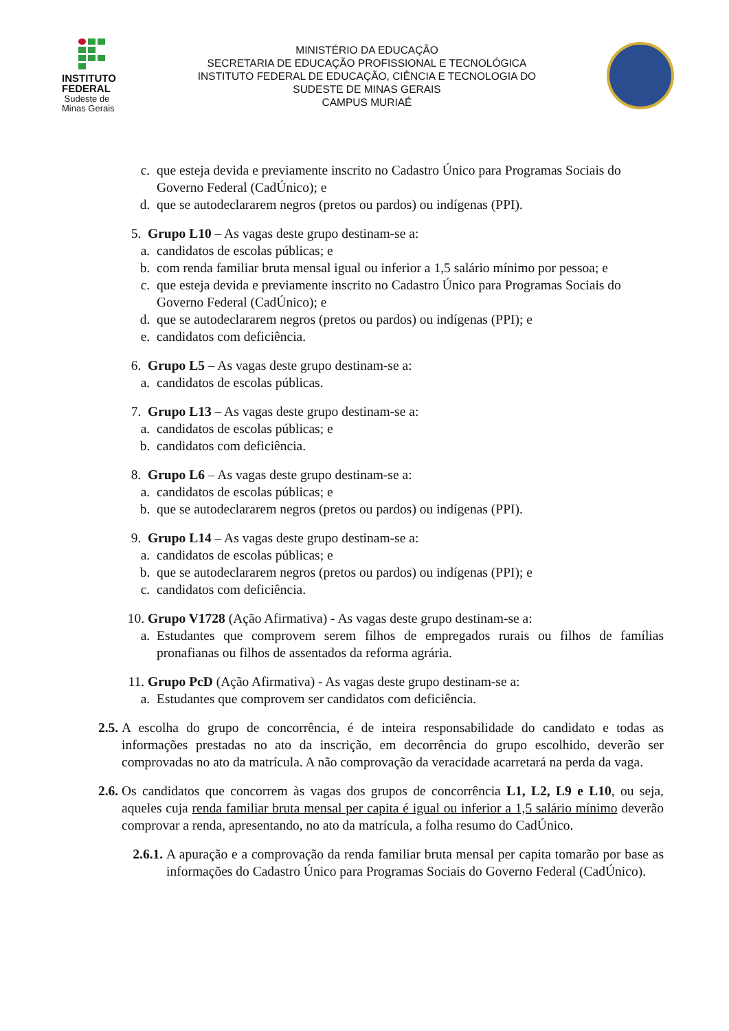INSTITUTO
FEDERAL
Sudeste de
Minas Gerais
MINISTÉRIO DA EDUCAÇÃO
SECRETARIA DE EDUCAÇÃO PROFISSIONAL E TECNOLÓGICA
INSTITUTO FEDERAL DE EDUCAÇÃO, CIÊNCIA E TECNOLOGIA DO
SUDESTE DE MINAS GERAIS
CAMPUS MURIAÉ
c. que esteja devida e previamente inscrito no Cadastro Único para Programas Sociais do Governo Federal (CadÚnico); e
d. que se autodeclararem negros (pretos ou pardos) ou indígenas (PPI).
5. Grupo L10 – As vagas deste grupo destinam-se a:
a. candidatos de escolas públicas; e
b. com renda familiar bruta mensal igual ou inferior a 1,5 salário mínimo por pessoa; e
c. que esteja devida e previamente inscrito no Cadastro Único para Programas Sociais do Governo Federal (CadÚnico); e
d. que se autodeclararem negros (pretos ou pardos) ou indígenas (PPI); e
e. candidatos com deficiência.
6. Grupo L5 – As vagas deste grupo destinam-se a:
a. candidatos de escolas públicas.
7. Grupo L13 – As vagas deste grupo destinam-se a:
a. candidatos de escolas públicas; e
b. candidatos com deficiência.
8. Grupo L6 – As vagas deste grupo destinam-se a:
a. candidatos de escolas públicas; e
b. que se autodeclararem negros (pretos ou pardos) ou indígenas (PPI).
9. Grupo L14 – As vagas deste grupo destinam-se a:
a. candidatos de escolas públicas; e
b. que se autodeclararem negros (pretos ou pardos) ou indígenas (PPI); e
c. candidatos com deficiência.
10. Grupo V1728 (Ação Afirmativa) - As vagas deste grupo destinam-se a:
a. Estudantes que comprovem serem filhos de empregados rurais ou filhos de famílias pronafianas ou filhos de assentados da reforma agrária.
11. Grupo PcD (Ação Afirmativa) - As vagas deste grupo destinam-se a:
a. Estudantes que comprovem ser candidatos com deficiência.
2.5. A escolha do grupo de concorrência, é de inteira responsabilidade do candidato e todas as informações prestadas no ato da inscrição, em decorrência do grupo escolhido, deverão ser comprovadas no ato da matrícula. A não comprovação da veracidade acarretará na perda da vaga.
2.6. Os candidatos que concorrem às vagas dos grupos de concorrência L1, L2, L9 e L10, ou seja, aqueles cuja renda familiar bruta mensal per capita é igual ou inferior a 1,5 salário mínimo deverão comprovar a renda, apresentando, no ato da matrícula, a folha resumo do CadÚnico.
2.6.1. A apuração e a comprovação da renda familiar bruta mensal per capita tomarão por base as informações do Cadastro Único para Programas Sociais do Governo Federal (CadÚnico).